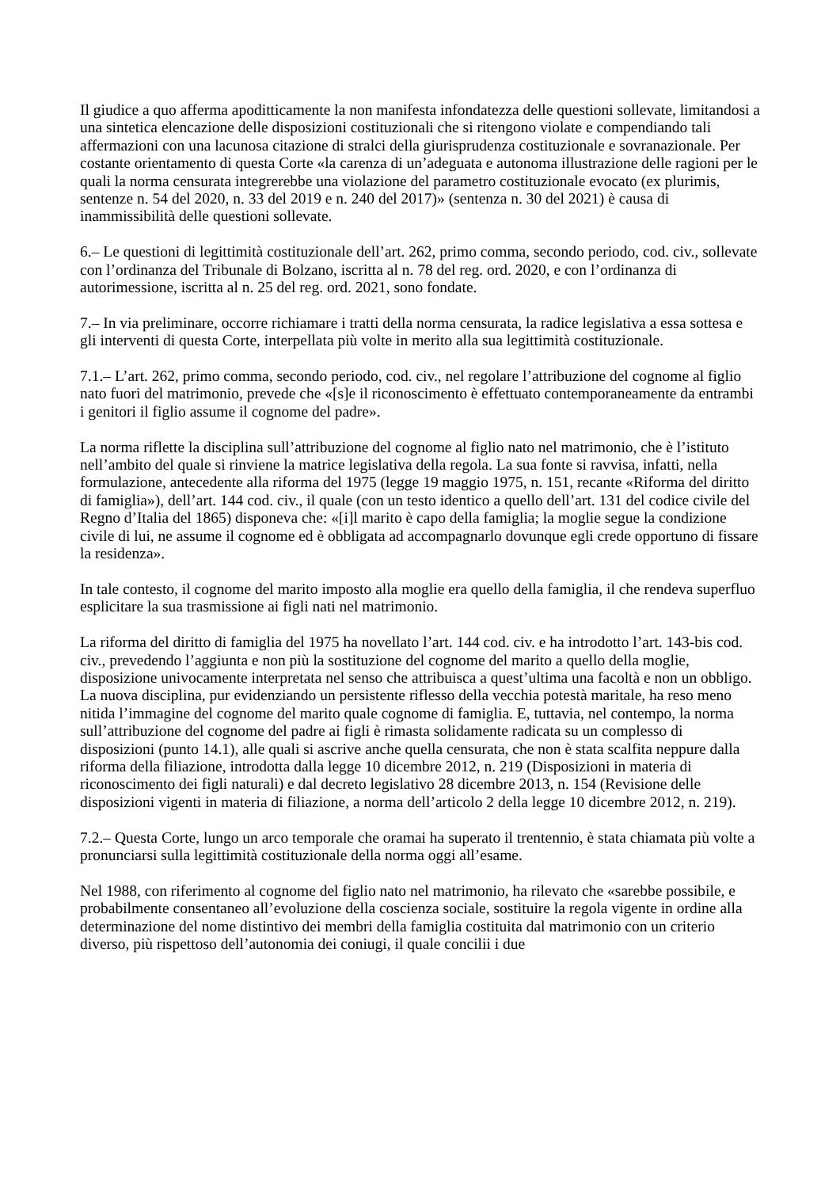Il giudice a quo afferma apoditticamente la non manifesta infondatezza delle questioni sollevate, limitandosi a una sintetica elencazione delle disposizioni costituzionali che si ritengono violate e compendiando tali affermazioni con una lacunosa citazione di stralci della giurisprudenza costituzionale e sovranazionale. Per costante orientamento di questa Corte «la carenza di un’adeguata e autonoma illustrazione delle ragioni per le quali la norma censurata integrerebbe una violazione del parametro costituzionale evocato (ex plurimis, sentenze n. 54 del 2020, n. 33 del 2019 e n. 240 del 2017)» (sentenza n. 30 del 2021) è causa di inammissibilità delle questioni sollevate.
6.– Le questioni di legittimità costituzionale dell’art. 262, primo comma, secondo periodo, cod. civ., sollevate con l’ordinanza del Tribunale di Bolzano, iscritta al n. 78 del reg. ord. 2020, e con l’ordinanza di autorimessione, iscritta al n. 25 del reg. ord. 2021, sono fondate.
7.– In via preliminare, occorre richiamare i tratti della norma censurata, la radice legislativa a essa sottesa e gli interventi di questa Corte, interpellata più volte in merito alla sua legittimità costituzionale.
7.1.– L’art. 262, primo comma, secondo periodo, cod. civ., nel regolare l’attribuzione del cognome al figlio nato fuori del matrimonio, prevede che «[s]e il riconoscimento è effettuato contemporaneamente da entrambi i genitori il figlio assume il cognome del padre».
La norma riflette la disciplina sull’attribuzione del cognome al figlio nato nel matrimonio, che è l’istituto nell’ambito del quale si rinviene la matrice legislativa della regola. La sua fonte si ravvisa, infatti, nella formulazione, antecedente alla riforma del 1975 (legge 19 maggio 1975, n. 151, recante «Riforma del diritto di famiglia»), dell’art. 144 cod. civ., il quale (con un testo identico a quello dell’art. 131 del codice civile del Regno d’Italia del 1865) disponeva che: «[i]l marito è capo della famiglia; la moglie segue la condizione civile di lui, ne assume il cognome ed è obbligata ad accompagnarlo dovunque egli crede opportuno di fissare la residenza».
In tale contesto, il cognome del marito imposto alla moglie era quello della famiglia, il che rendeva superfluo esplicitare la sua trasmissione ai figli nati nel matrimonio.
La riforma del diritto di famiglia del 1975 ha novellato l’art. 144 cod. civ. e ha introdotto l’art. 143-bis cod. civ., prevedendo l’aggiunta e non più la sostituzione del cognome del marito a quello della moglie, disposizione univocamente interpretata nel senso che attribuisca a quest’ultima una facoltà e non un obbligo. La nuova disciplina, pur evidenziando un persistente riflesso della vecchia potestà maritale, ha reso meno nitida l’immagine del cognome del marito quale cognome di famiglia. E, tuttavia, nel contempo, la norma sull’attribuzione del cognome del padre ai figli è rimasta solidamente radicata su un complesso di disposizioni (punto 14.1), alle quali si ascrive anche quella censurata, che non è stata scalfita neppure dalla riforma della filiazione, introdotta dalla legge 10 dicembre 2012, n. 219 (Disposizioni in materia di riconoscimento dei figli naturali) e dal decreto legislativo 28 dicembre 2013, n. 154 (Revisione delle disposizioni vigenti in materia di filiazione, a norma dell’articolo 2 della legge 10 dicembre 2012, n. 219).
7.2.– Questa Corte, lungo un arco temporale che oramai ha superato il trentennio, è stata chiamata più volte a pronunciarsi sulla legittimità costituzionale della norma oggi all’esame.
Nel 1988, con riferimento al cognome del figlio nato nel matrimonio, ha rilevato che «sarebbe possibile, e probabilmente consentaneo all’evoluzione della coscienza sociale, sostituire la regola vigente in ordine alla determinazione del nome distintivo dei membri della famiglia costituita dal matrimonio con un criterio diverso, più rispettoso dell’autonomia dei coniugi, il quale concilii i due